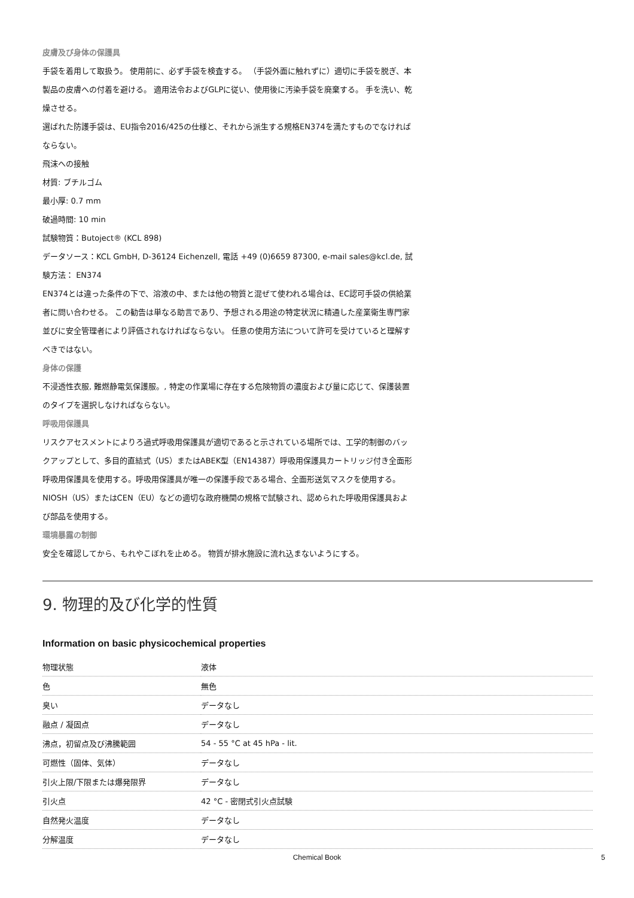皮膚及び身体の保護具
手袋を着用して取扱う。 使用前に、必ず手袋を検査する。 （手袋外面に触れずに）適切に手袋を脱ぎ、本製品の皮膚への付着を避ける。 適用法令およびGLPに従い、使用後に汚染手袋を廃棄する。 手を洗い、乾燥させる。
選ばれた防護手袋は、EU指令2016/425の仕様と、それから派生する規格EN374を満たすものでなければならない。
飛沫への接触
材質: ブチルゴム
最小厚: 0.7 mm
破過時間: 10 min
試験物質：Butoject® (KCL 898)
データソース：KCL GmbH, D-36124 Eichenzell, 電話 +49 (0)6659 87300, e-mail sales@kcl.de, 試験方法： EN374
EN374とは違った条件の下で、溶液の中、または他の物質と混ぜて使われる場合は、EC認可手袋の供給業者に問い合わせる。 この勧告は単なる助言であり、予想される用途の特定状況に精通した産業衛生専門家並びに安全管理者により評価されなければならない。 任意の使用方法について許可を受けていると理解すべきではない。
身体の保護
不浸透性衣服, 難燃静電気保護服。, 特定の作業場に存在する危険物質の濃度および量に応じて、保護装置のタイプを選択しなければならない。
呼吸用保護具
リスクアセスメントによりろ過式呼吸用保護具が適切であると示されている場所では、工学的制御のバックアップとして、多目的直結式（US）またはABEK型（EN14387）呼吸用保護具カートリッジ付き全面形呼吸用保護具を使用する。呼吸用保護具が唯一の保護手段である場合、全面形送気マスクを使用する。 NIOSH（US）またはCEN（EU）などの適切な政府機関の規格で試験され、認められた呼吸用保護具および部品を使用する。
環境暴露の制御
安全を確認してから、もれやこぼれを止める。 物質が排水施設に流れ込まないようにする。
9. 物理的及び化学的性質
Information on basic physicochemical properties
| 物理状態 | 液体 |
| 色 | 無色 |
| 臭い | データなし |
| 融点 / 凝固点 | データなし |
| 沸点，初留点及び沸騰範囲 | 54 - 55 °C at 45 hPa - lit. |
| 可燃性（固体、気体） | データなし |
| 引火上限/下限または爆発限界 | データなし |
| 引火点 | 42 °C - 密閉式引火点試験 |
| 自然発火温度 | データなし |
| 分解温度 | データなし |
Chemical Book 5